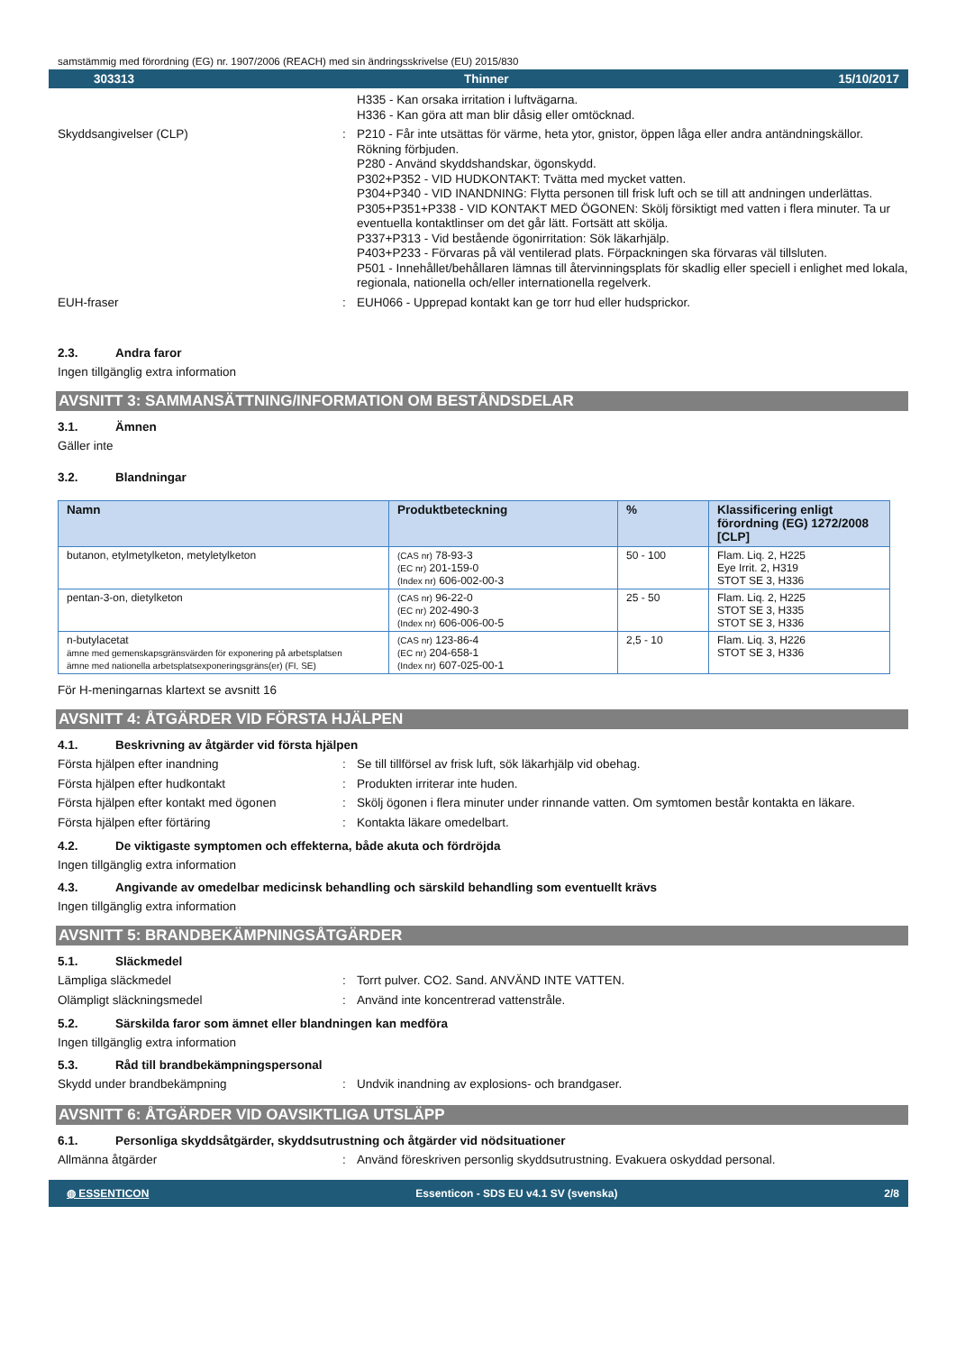samstämmig med förordning (EG) nr. 1907/2006 (REACH) med sin ändringsskrivelse (EU) 2015/830
303313 Thinner 15/10/2017
H335 - Kan orsaka irritation i luftvägarna.
H336 - Kan göra att man blir dåsig eller omtöcknad.
Skyddsangivelser (CLP) : P210 - Får inte utsättas för värme, heta ytor, gnistor, öppen låga eller andra antändningskällor. Rökning förbjuden.
P280 - Använd skyddshandskar, ögonskydd.
P302+P352 - VID HUDKONTAKT: Tvätta med mycket vatten.
P304+P340 - VID INANDNING: Flytta personen till frisk luft och se till att andningen underlättas.
P305+P351+P338 - VID KONTAKT MED ÖGONEN: Skölj försiktigt med vatten i flera minuter. Ta ur eventuella kontaktlinser om det går lätt. Fortsätt att skölja.
P337+P313 - Vid bestående ögonirritation: Sök läkarhjälp.
P403+P233 - Förvaras på väl ventilerad plats. Förpackningen ska förvaras väl tillsluten.
P501 - Innehållet/behållaren lämnas till återvinningsplats för skadlig eller speciell i enlighet med lokala, regionala, nationella och/eller internationella regelverk.
EUH-fraser : EUH066 - Upprepad kontakt kan ge torr hud eller hudsprickor.
2.3. Andra faror
Ingen tillgänglig extra information
AVSNITT 3: SAMMANSÄTTNING/INFORMATION OM BESTÅNDSDELAR
3.1. Ämnen
Gäller inte
3.2. Blandningar
| Namn | Produktbeteckning | % | Klassificering enligt förordning (EG) 1272/2008 [CLP] |
| --- | --- | --- | --- |
| butanon, etylmetylketon, metyletylketon | (CAS nr) 78-93-3 (EC nr) 201-159-0 (Index nr) 606-002-00-3 | 50 - 100 | Flam. Liq. 2, H225 Eye Irrit. 2, H319 STOT SE 3, H336 |
| pentan-3-on, dietylketon | (CAS nr) 96-22-0 (EC nr) 202-490-3 (Index nr) 606-006-00-5 | 25 - 50 | Flam. Liq. 2, H225 STOT SE 3, H335 STOT SE 3, H336 |
| n-butylacetat ämne med gemenskapsgränsvärden för exponering på arbetsplatsen ämne med nationella arbetsplatsexponeringsgräns(er) (FI, SE) | (CAS nr) 123-86-4 (EC nr) 204-658-1 (Index nr) 607-025-00-1 | 2,5 - 10 | Flam. Liq. 3, H226 STOT SE 3, H336 |
För H-meningarnas klartext se avsnitt 16
AVSNITT 4: ÅTGÄRDER VID FÖRSTA HJÄLPEN
4.1. Beskrivning av åtgärder vid första hjälpen
Första hjälpen efter inandning : Se till tillförsel av frisk luft, sök läkarhjälp vid obehag.
Första hjälpen efter hudkontakt : Produkten irriterar inte huden.
Första hjälpen efter kontakt med ögonen : Skölj ögonen i flera minuter under rinnande vatten. Om symtomen består kontakta en läkare.
Första hjälpen efter förtäring : Kontakta läkare omedelbart.
4.2. De viktigaste symptomen och effekterna, både akuta och fördröjda
Ingen tillgänglig extra information
4.3. Angivande av omedelbar medicinsk behandling och särskild behandling som eventuellt krävs
Ingen tillgänglig extra information
AVSNITT 5: BRANDBEKÄMPNINGSÅTGÄRDER
5.1. Släckmedel
Lämpliga släckmedel : Torrt pulver. CO2. Sand. ANVÄND INTE VATTEN.
Olämpligt släckningsmedel : Använd inte koncentrerad vattenstråle.
5.2. Särskilda faror som ämnet eller blandningen kan medföra
Ingen tillgänglig extra information
5.3. Råd till brandbekämpningspersonal
Skydd under brandbekämpning : Undvik inandning av explosions- och brandgaser.
AVSNITT 6: ÅTGÄRDER VID OAVSIKTLIGA UTSLÄPP
6.1. Personliga skyddsåtgärder, skyddsutrustning och åtgärder vid nödsituationer
Allmänna åtgärder : Använd föreskriven personlig skyddsutrustning. Evakuera oskyddad personal.
◍ ESSENTICON Essenticon - SDS EU v4.1 SV (svenska) 2/8